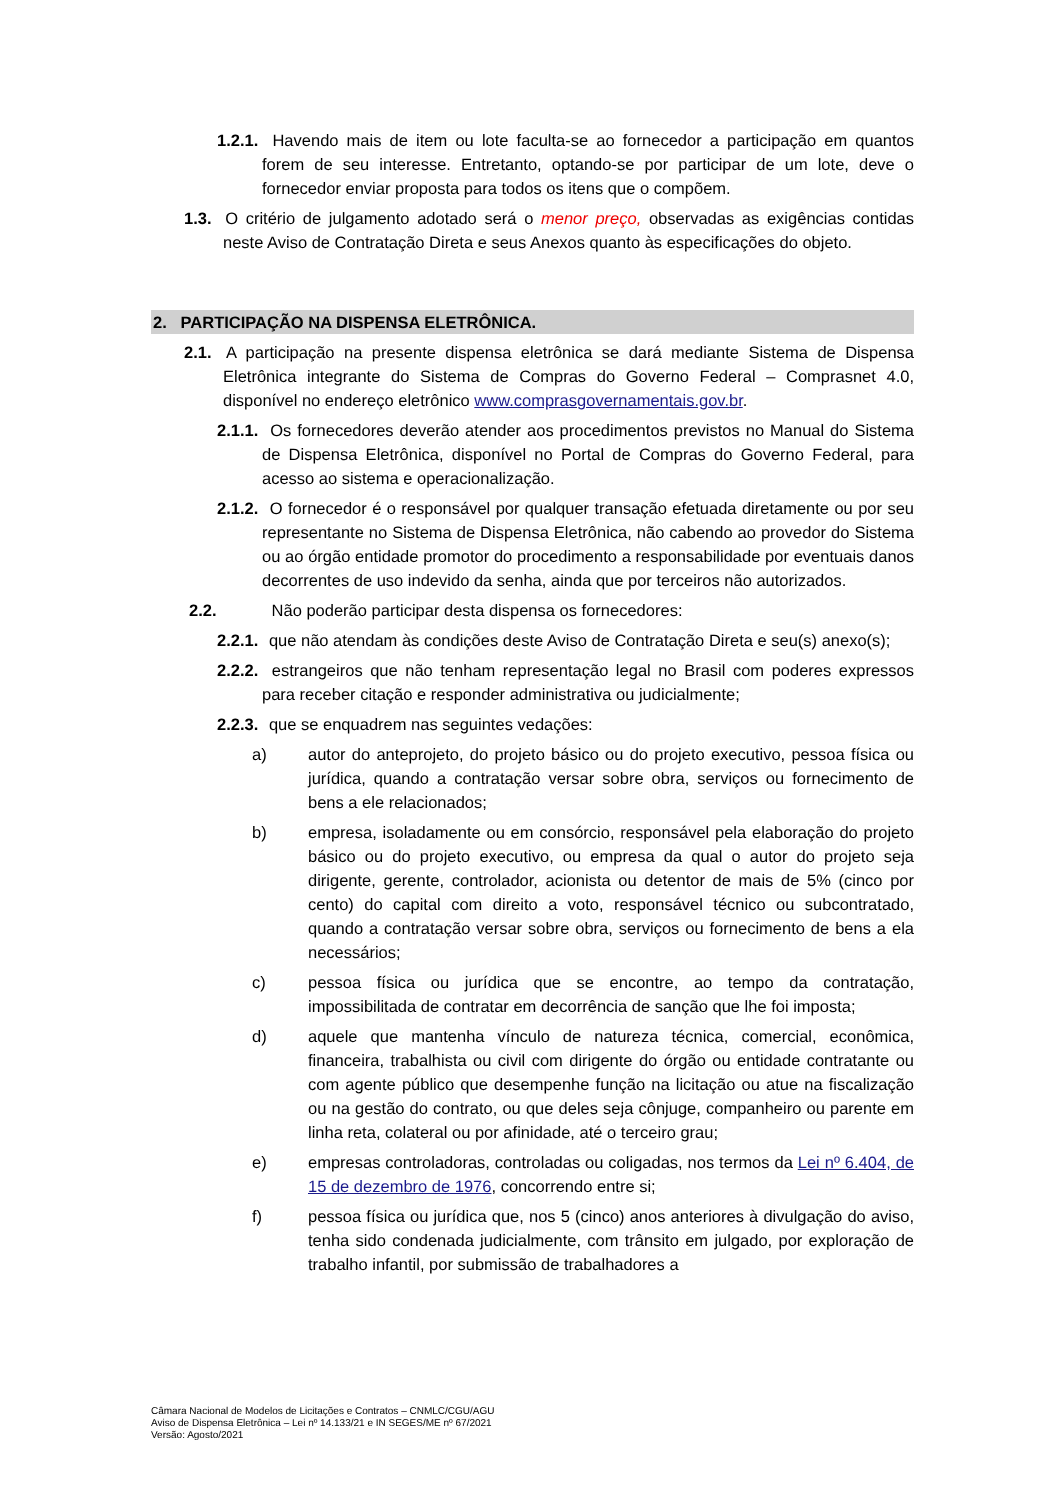1.2.1. Havendo mais de item ou lote faculta-se ao fornecedor a participação em quantos forem de seu interesse. Entretanto, optando-se por participar de um lote, deve o fornecedor enviar proposta para todos os itens que o compõem.
1.3. O critério de julgamento adotado será o menor preço, observadas as exigências contidas neste Aviso de Contratação Direta e seus Anexos quanto às especificações do objeto.
2. PARTICIPAÇÃO NA DISPENSA ELETRÔNICA.
2.1. A participação na presente dispensa eletrônica se dará mediante Sistema de Dispensa Eletrônica integrante do Sistema de Compras do Governo Federal – Comprasnet 4.0, disponível no endereço eletrônico www.comprasgovernamentais.gov.br.
2.1.1. Os fornecedores deverão atender aos procedimentos previstos no Manual do Sistema de Dispensa Eletrônica, disponível no Portal de Compras do Governo Federal, para acesso ao sistema e operacionalização.
2.1.2. O fornecedor é o responsável por qualquer transação efetuada diretamente ou por seu representante no Sistema de Dispensa Eletrônica, não cabendo ao provedor do Sistema ou ao órgão entidade promotor do procedimento a responsabilidade por eventuais danos decorrentes de uso indevido da senha, ainda que por terceiros não autorizados.
2.2. Não poderão participar desta dispensa os fornecedores:
2.2.1. que não atendam às condições deste Aviso de Contratação Direta e seu(s) anexo(s);
2.2.2. estrangeiros que não tenham representação legal no Brasil com poderes expressos para receber citação e responder administrativa ou judicialmente;
2.2.3. que se enquadrem nas seguintes vedações:
a) autor do anteprojeto, do projeto básico ou do projeto executivo, pessoa física ou jurídica, quando a contratação versar sobre obra, serviços ou fornecimento de bens a ele relacionados;
b) empresa, isoladamente ou em consórcio, responsável pela elaboração do projeto básico ou do projeto executivo, ou empresa da qual o autor do projeto seja dirigente, gerente, controlador, acionista ou detentor de mais de 5% (cinco por cento) do capital com direito a voto, responsável técnico ou subcontratado, quando a contratação versar sobre obra, serviços ou fornecimento de bens a ela necessários;
c) pessoa física ou jurídica que se encontre, ao tempo da contratação, impossibilitada de contratar em decorrência de sanção que lhe foi imposta;
d) aquele que mantenha vínculo de natureza técnica, comercial, econômica, financeira, trabalhista ou civil com dirigente do órgão ou entidade contratante ou com agente público que desempenhe função na licitação ou atue na fiscalização ou na gestão do contrato, ou que deles seja cônjuge, companheiro ou parente em linha reta, colateral ou por afinidade, até o terceiro grau;
e) empresas controladoras, controladas ou coligadas, nos termos da Lei nº 6.404, de 15 de dezembro de 1976, concorrendo entre si;
f) pessoa física ou jurídica que, nos 5 (cinco) anos anteriores à divulgação do aviso, tenha sido condenada judicialmente, com trânsito em julgado, por exploração de trabalho infantil, por submissão de trabalhadores a
Câmara Nacional de Modelos de Licitações e Contratos – CNMLC/CGU/AGU
Aviso de Dispensa Eletrônica – Lei nº 14.133/21 e IN SEGES/ME nº 67/2021
Versão: Agosto/2021